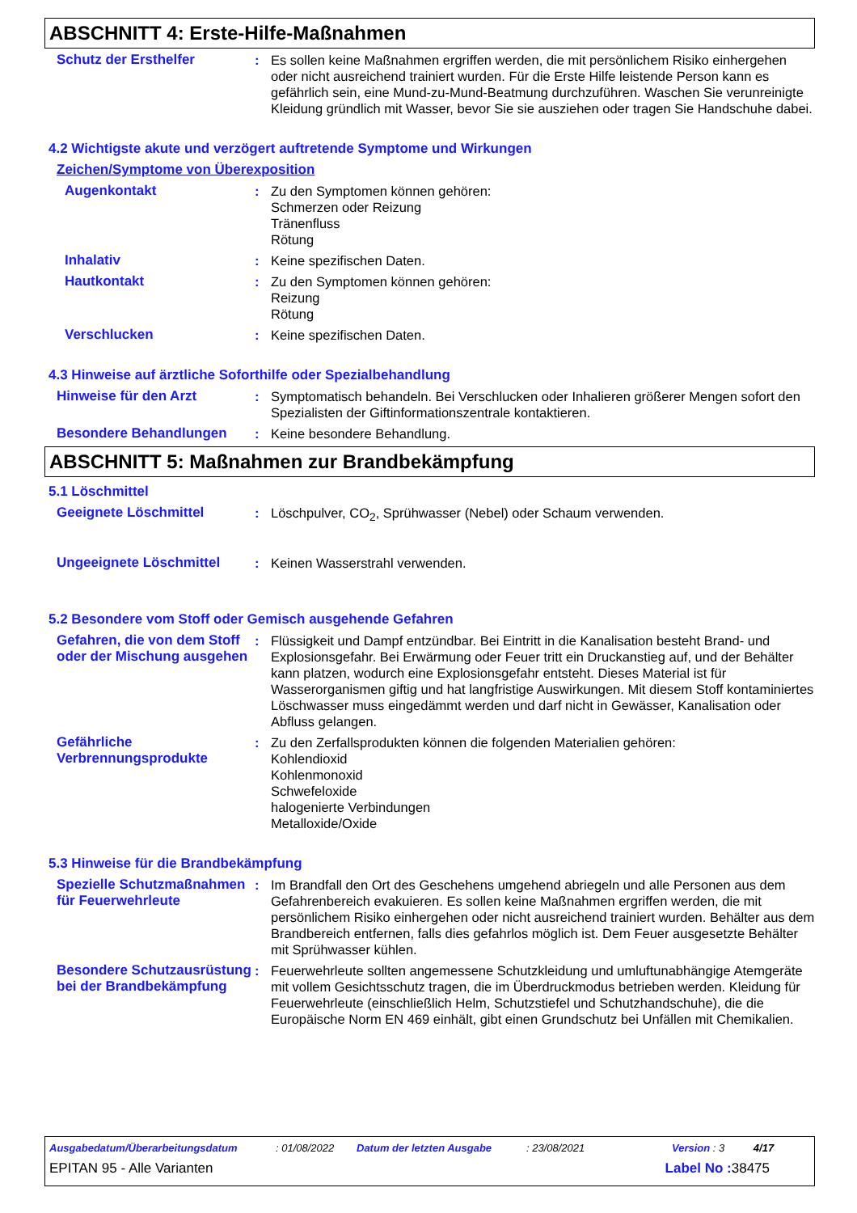ABSCHNITT 4: Erste-Hilfe-Maßnahmen
Schutz der Ersthelfer : Es sollen keine Maßnahmen ergriffen werden, die mit persönlichem Risiko einhergehen oder nicht ausreichend trainiert wurden. Für die Erste Hilfe leistende Person kann es gefährlich sein, eine Mund-zu-Mund-Beatmung durchzuführen. Waschen Sie verunreinigte Kleidung gründlich mit Wasser, bevor Sie sie ausziehen oder tragen Sie Handschuhe dabei.
4.2 Wichtigste akute und verzögert auftretende Symptome und Wirkungen
Zeichen/Symptome von Überexposition
Augenkontakt : Zu den Symptomen können gehören:
Schmerzen oder Reizung
Tränenfluss
Rötung
Inhalativ : Keine spezifischen Daten.
Hautkontakt : Zu den Symptomen können gehören:
Reizung
Rötung
Verschlucken : Keine spezifischen Daten.
4.3 Hinweise auf ärztliche Soforthilfe oder Spezialbehandlung
Hinweise für den Arzt : Symptomatisch behandeln. Bei Verschlucken oder Inhalieren größerer Mengen sofort den Spezialisten der Giftinformationszentrale kontaktieren.
Besondere Behandlungen : Keine besondere Behandlung.
ABSCHNITT 5: Maßnahmen zur Brandbekämpfung
5.1 Löschmittel
Geeignete Löschmittel : Löschpulver, CO<sub>2</sub>, Sprühwasser (Nebel) oder Schaum verwenden.
Ungeeignete Löschmittel : Keinen Wasserstrahl verwenden.
5.2 Besondere vom Stoff oder Gemisch ausgehende Gefahren
Gefahren, die von dem Stoff oder der Mischung ausgehen
: Flüssigkeit und Dampf entzündbar. Bei Eintritt in die Kanalisation besteht Brand- und Explosionsgefahr. Bei Erwärmung oder Feuer tritt ein Druckanstieg auf, und der Behälter kann platzen, wodurch eine Explosionsgefahr entsteht. Dieses Material ist für Wasserorganismen giftig und hat langfristige Auswirkungen. Mit diesem Stoff kontaminiertes Löschwasser muss eingedämmt werden und darf nicht in Gewässer, Kanalisation oder Abfluss gelangen.
Gefährliche Verbrennungsprodukte
: Zu den Zerfallsprodukten können die folgenden Materialien gehören:
Kohlendioxid
Kohlenmonoxid
Schwefeloxide
halogenierte Verbindungen
Metalloxide/Oxide
5.3 Hinweise für die Brandbekämpfung
Spezielle Schutzmaßnahmen für Feuerwehrleute
: Im Brandfall den Ort des Geschehens umgehend abriegeln und alle Personen aus dem Gefahrenbereich evakuieren. Es sollen keine Maßnahmen ergriffen werden, die mit persönlichem Risiko einhergehen oder nicht ausreichend trainiert wurden. Behälter aus dem Brandbereich entfernen, falls dies gefahrlos möglich ist. Dem Feuer ausgesetzte Behälter mit Sprühwasser kühlen.
Besondere Schutzausrüstung bei der Brandbekämpfung
: Feuerwehrleute sollten angemessene Schutzkleidung und umluftunabhängige Atemgeräte mit vollem Gesichtsschutz tragen, die im Überdruckmodus betrieben werden. Kleidung für Feuerwehrleute (einschließlich Helm, Schutzstiefel und Schutzhandschuhe), die die Europäische Norm EN 469 einhält, gibt einen Grundschutz bei Unfällen mit Chemikalien.
Ausgabedatum/Überarbeitungsdatum: 01/08/2022 Datum der letzten Ausgabe: 23/08/2021 Version : 3 4/17
EPITAN 95 - Alle Varianten Label No : 38475